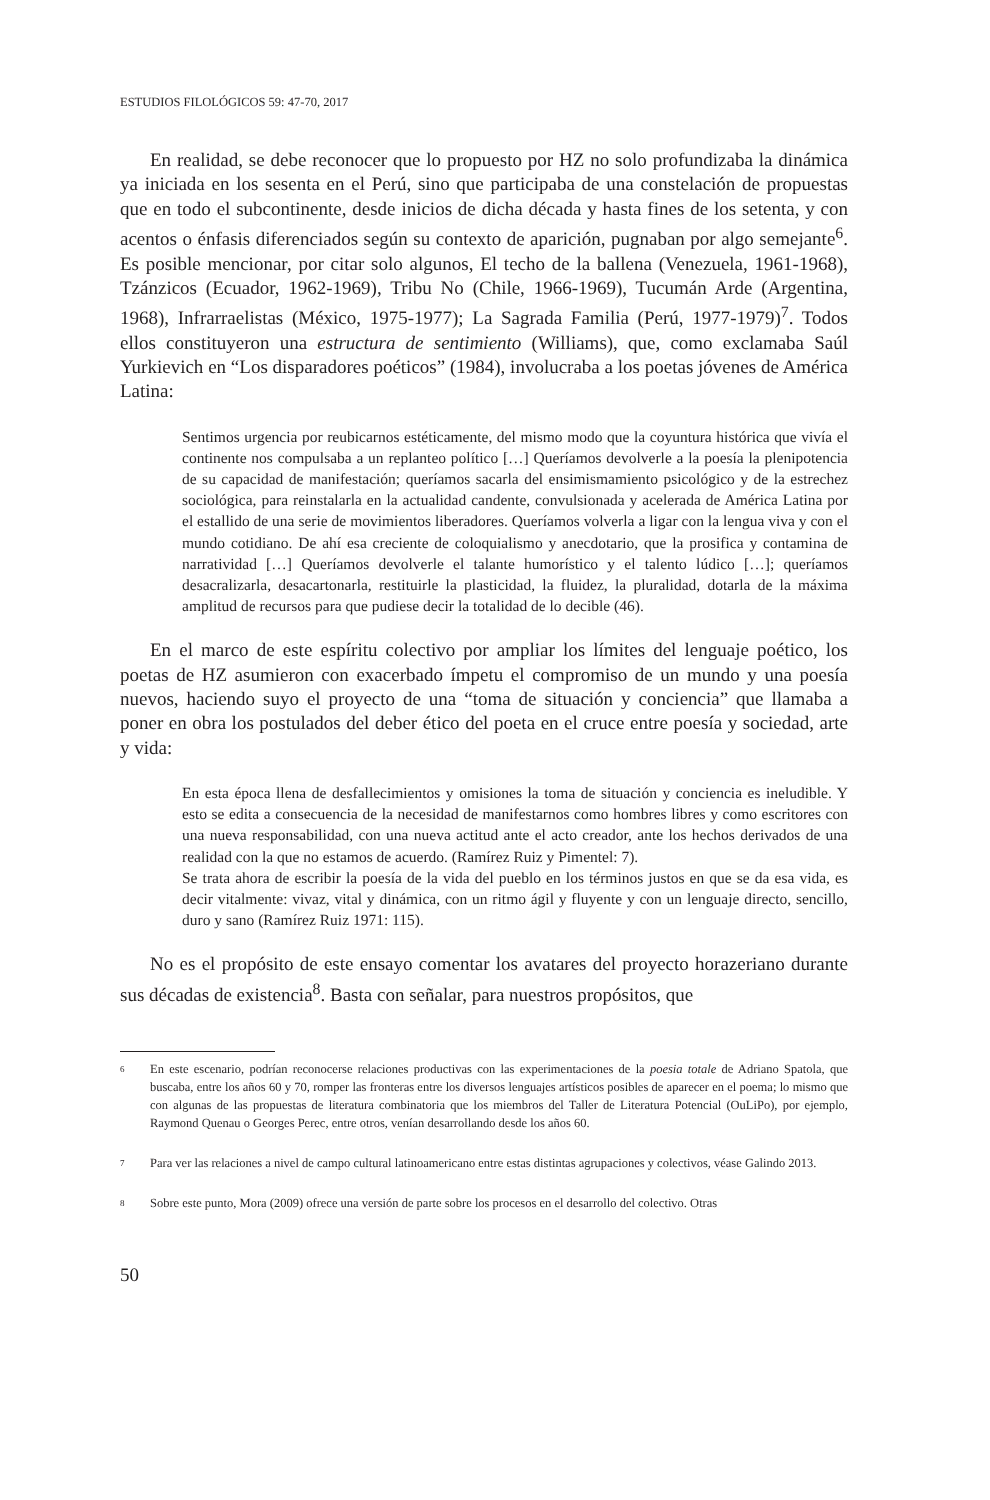ESTUDIOS FILOLÓGICOS 59: 47-70, 2017
En realidad, se debe reconocer que lo propuesto por HZ no solo profundizaba la dinámica ya iniciada en los sesenta en el Perú, sino que participaba de una constelación de propuestas que en todo el subcontinente, desde inicios de dicha década y hasta fines de los setenta, y con acentos o énfasis diferenciados según su contexto de aparición, pugnaban por algo semejante<sup>6</sup>. Es posible mencionar, por citar solo algunos, El techo de la ballena (Venezuela, 1961-1968), Tzánzicos (Ecuador, 1962-1969), Tribu No (Chile, 1966-1969), Tucumán Arde (Argentina, 1968), Infrarraelistas (México, 1975-1977); La Sagrada Familia (Perú, 1977-1979)<sup>7</sup>. Todos ellos constituyeron una estructura de sentimiento (Williams), que, como exclamaba Saúl Yurkievich en “Los disparadores poéticos” (1984), involucraba a los poetas jóvenes de América Latina:
Sentimos urgencia por reubicarnos estéticamente, del mismo modo que la coyuntura histórica que vivía el continente nos compulsaba a un replanteo político […] Queríamos devolverle a la poesía la plenipotencia de su capacidad de manifestación; queríamos sacarla del ensimismamiento psicológico y de la estrechez sociológica, para reinstalarla en la actualidad candente, convulsionada y acelerada de América Latina por el estallido de una serie de movimientos liberadores. Queríamos volverla a ligar con la lengua viva y con el mundo cotidiano. De ahí esa creciente de coloquialismo y anecdotario, que la prosifica y contamina de narratividad […] Queríamos devolverle el talante humorístico y el talento lúdico […]; queríamos desacralizarla, desacartonarla, restituirle la plasticidad, la fluidez, la pluralidad, dotarla de la máxima amplitud de recursos para que pudiese decir la totalidad de lo decible (46).
En el marco de este espíritu colectivo por ampliar los límites del lenguaje poético, los poetas de HZ asumieron con exacerbado ímpetu el compromiso de un mundo y una poesía nuevos, haciendo suyo el proyecto de una “toma de situación y conciencia” que llamaba a poner en obra los postulados del deber ético del poeta en el cruce entre poesía y sociedad, arte y vida:
En esta época llena de desfallecimientos y omisiones la toma de situación y conciencia es ineludible. Y esto se edita a consecuencia de la necesidad de manifestarnos como hombres libres y como escritores con una nueva responsabilidad, con una nueva actitud ante el acto creador, ante los hechos derivados de una realidad con la que no estamos de acuerdo. (Ramírez Ruiz y Pimentel: 7).
Se trata ahora de escribir la poesía de la vida del pueblo en los términos justos en que se da esa vida, es decir vitalmente: vivaz, vital y dinámica, con un ritmo ágil y fluyente y con un lenguaje directo, sencillo, duro y sano (Ramírez Ruiz 1971: 115).
No es el propósito de este ensayo comentar los avatares del proyecto horazeriano durante sus décadas de existencia<sup>8</sup>. Basta con señalar, para nuestros propósitos, que
6 En este escenario, podrían reconocerse relaciones productivas con las experimentaciones de la poesia totale de Adriano Spatola, que buscaba, entre los años 60 y 70, romper las fronteras entre los diversos lenguajes artísticos posibles de aparecer en el poema; lo mismo que con algunas de las propuestas de literatura combinatoria que los miembros del Taller de Literatura Potencial (OuLiPo), por ejemplo, Raymond Quenau o Georges Perec, entre otros, venían desarrollando desde los años 60.
7 Para ver las relaciones a nivel de campo cultural latinoamericano entre estas distintas agrupaciones y colectivos, véase Galindo 2013.
8 Sobre este punto, Mora (2009) ofrece una versión de parte sobre los procesos en el desarrollo del colectivo. Otras
50